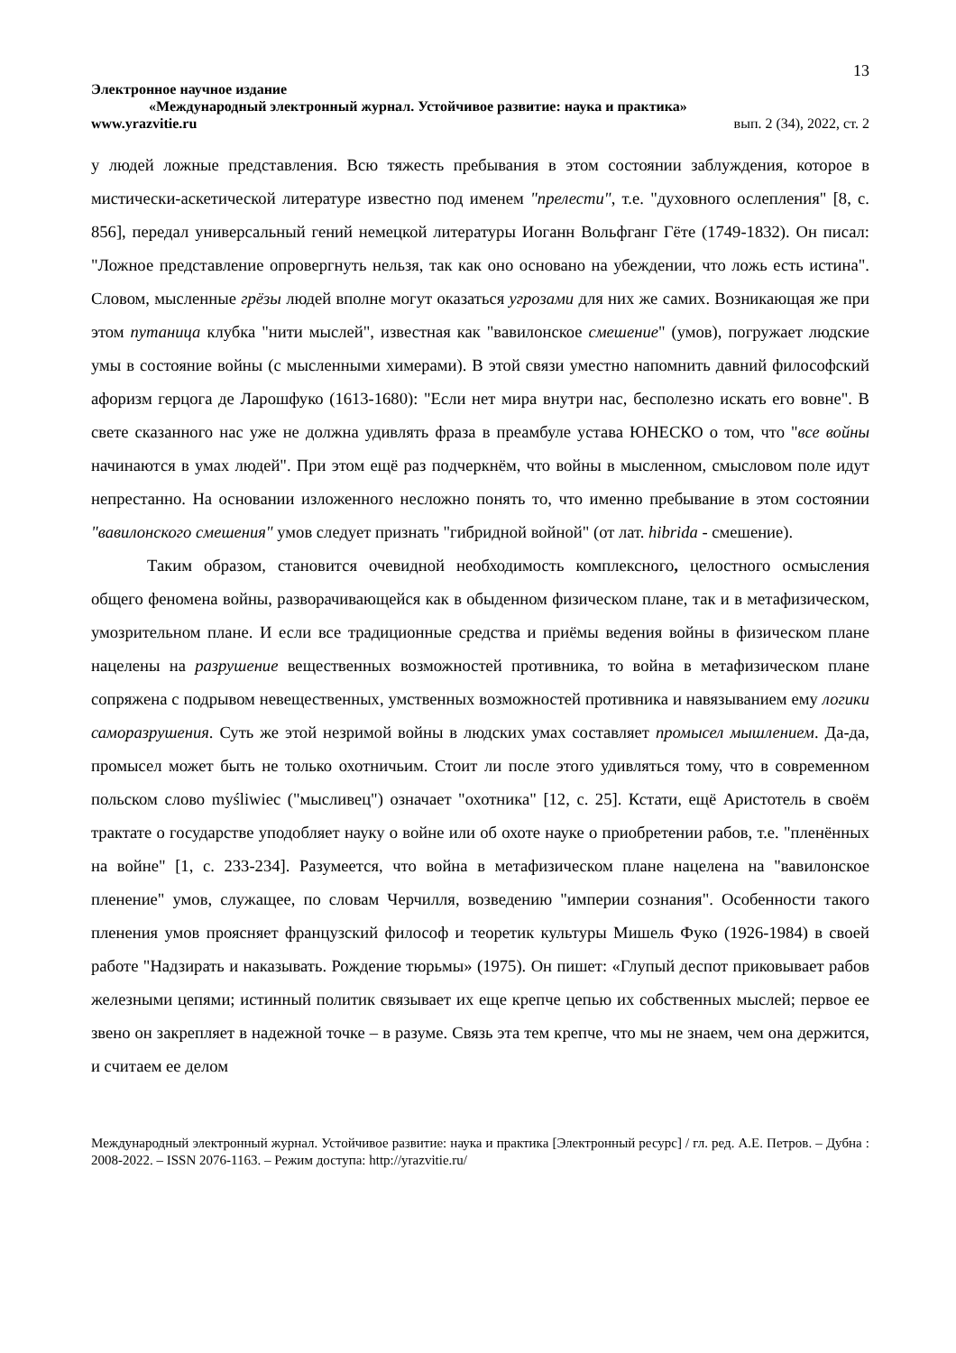13
Электронное научное издание
«Международный электронный журнал. Устойчивое развитие: наука и практика»
www.yrazvitie.ru вып. 2 (34), 2022, ст. 2
у людей ложные представления. Всю тяжесть пребывания в этом состоянии заблуждения, которое в мистически-аскетической литературе известно под именем "прелести", т.е. "духовного ослепления" [8, с. 856], передал универсальный гений немецкой литературы Иоганн Вольфганг Гёте (1749-1832). Он писал: "Ложное представление опровергнуть нельзя, так как оно основано на убеждении, что ложь есть истина". Словом, мысленные грёзы людей вполне могут оказаться угрозами для них же самих. Возникающая же при этом путаница клубка "нити мыслей", известная как "вавилонское смешение" (умов), погружает людские умы в состояние войны (с мысленными химерами). В этой связи уместно напомнить давний философский афоризм герцога де Ларошфуко (1613-1680): "Если нет мира внутри нас, бесполезно искать его вовне". В свете сказанного нас уже не должна удивлять фраза в преамбуле устава ЮНЕСКО о том, что "все войны начинаются в умах людей". При этом ещё раз подчеркнём, что войны в мысленном, смысловом поле идут непрестанно. На основании изложенного несложно понять то, что именно пребывание в этом состоянии "вавилонского смешения" умов следует признать "гибридной войной" (от лат. hibrida - смешение).
Таким образом, становится очевидной необходимость комплексного, целостного осмысления общего феномена войны, разворачивающейся как в обыденном физическом плане, так и в метафизическом, умозрительном плане. И если все традиционные средства и приёмы ведения войны в физическом плане нацелены на разрушение вещественных возможностей противника, то война в метафизическом плане сопряжена с подрывом невещественных, умственных возможностей противника и навязыванием ему логики саморазрушения. Суть же этой незримой войны в людских умах составляет промысел мышлением. Да-да, промысел может быть не только охотничьим. Стоит ли после этого удивляться тому, что в современном польском слово myśliwiec ("мысливец") означает "охотника" [12, с. 25]. Кстати, ещё Аристотель в своём трактате о государстве уподобляет науку о войне или об охоте науке о приобретении рабов, т.е. "пленённых на войне" [1, с. 233-234]. Разумеется, что война в метафизическом плане нацелена на "вавилонское пленение" умов, служащее, по словам Черчилля, возведению "империи сознания". Особенности такого пленения умов проясняет французский философ и теоретик культуры Мишель Фуко (1926-1984) в своей работе "Надзирать и наказывать. Рождение тюрьмы» (1975). Он пишет: «Глупый деспот приковывает рабов железными цепями; истинный политик связывает их еще крепче цепью их собственных мыслей; первое ее звено он закрепляет в надежной точке – в разуме. Связь эта тем крепче, что мы не знаем, чем она держится, и считаем ее делом
Международный электронный журнал. Устойчивое развитие: наука и практика [Электронный ресурс] / гл. ред. А.Е. Петров. – Дубна : 2008-2022. – ISSN 2076-1163. – Режим доступа: http://yrazvitie.ru/